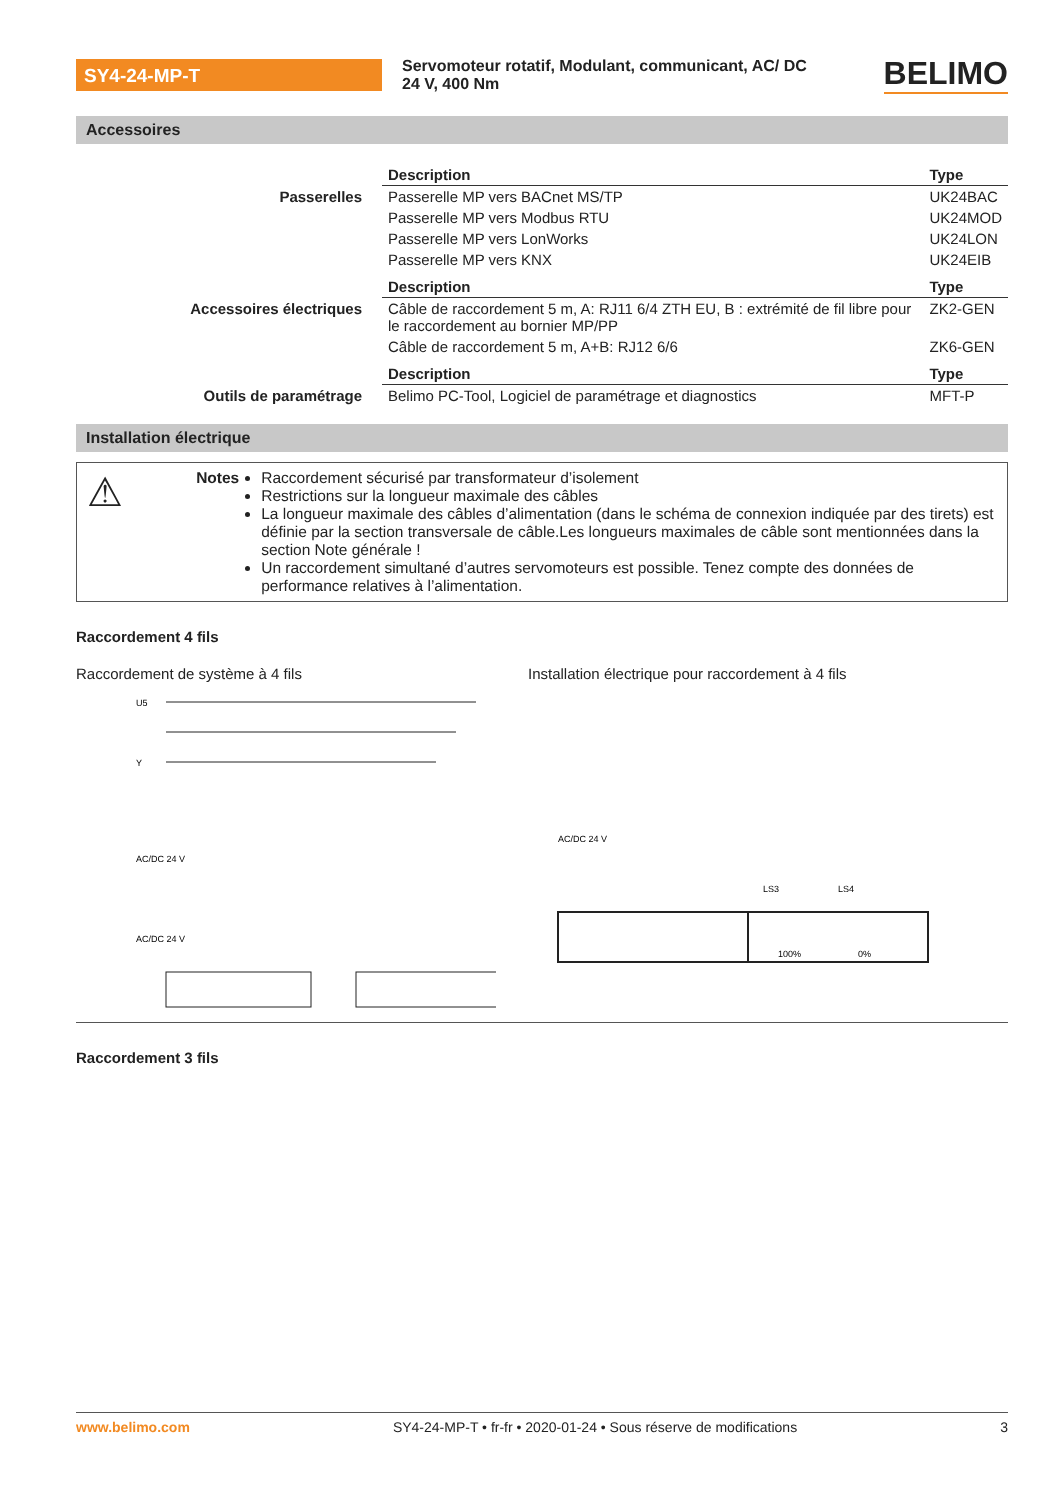SY4-24-MP-T
Servomoteur rotatif, Modulant, communicant, AC/ DC 24 V, 400 Nm
BELIMO
Accessoires
| | Description | Type |
| Passerelles | Passerelle MP vers BACnet MS/TP | UK24BAC |
| | Passerelle MP vers Modbus RTU | UK24MOD |
| | Passerelle MP vers LonWorks | UK24LON |
| | Passerelle MP vers KNX | UK24EIB |
| | Description | Type |
| Accessoires électriques | Câble de raccordement 5 m, A: RJ11 6/4 ZTH EU, B : extrémité de fil libre pour le raccordement au bornier MP/PP | ZK2-GEN |
| | Câble de raccordement 5 m, A+B: RJ12 6/6 | ZK6-GEN |
| | Description | Type |
| Outils de paramétrage | Belimo PC-Tool, Logiciel de paramétrage et diagnostics | MFT-P |
Installation électrique
⚠
Notes Raccordement sécurisé par transformateur d’isolement
Restrictions sur la longueur maximale des câbles
La longueur maximale des câbles d’alimentation (dans le schéma de connexion indiquée par des tirets) est définie par la section transversale de câble.Les longueurs maximales de câble sont mentionnées dans la section Note générale !
Un raccordement simultané d’autres servomoteurs est possible. Tenez compte des données de performance relatives à l’alimentation.
Raccordement 4 fils
Raccordement de système à 4 fils
U5
Y
AC/DC 24 V
AC/DC 24 V
Installation électrique pour raccordement à 4 fils
AC/DC 24 V
LS3
LS4
100%
0%
Raccordement 3 fils
www.belimo.com SY4-24-MP-T • fr-fr • 2020-01-24 • Sous réserve de modifications 3